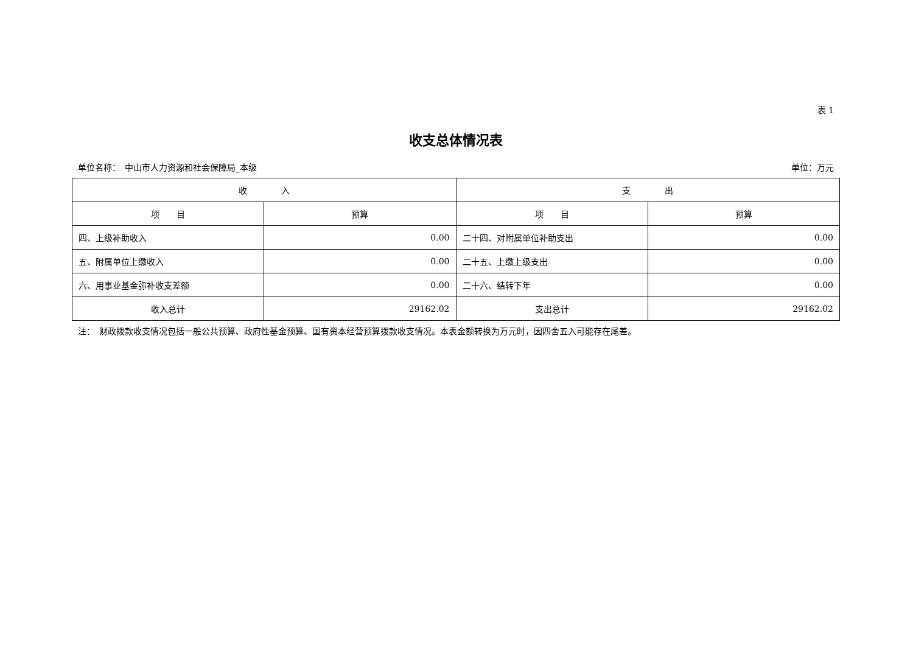表 1
收支总体情况表
单位名称：　中山市人力资源和社会保障局_本级 单位：万元
| 收 入 | | 支 出 | |
| --- | --- | --- | --- |
| 项 目 | 预算 | 项 目 | 预算 |
| 四、上级补助收入 | 0.00 | 二十四、对附属单位补助支出 | 0.00 |
| 五、附属单位上缴收入 | 0.00 | 二十五、上缴上级支出 | 0.00 |
| 六、用事业基金弥补收支差额 | 0.00 | 二十六、结转下年 | 0.00 |
| 收入总计 | 29162.02 | 支出总计 | 29162.02 |
注：　财政拨款收支情况包括一般公共预算、政府性基金预算、国有资本经营预算拨款收支情况。本表金额转换为万元时，因四舍五入可能存在尾差。